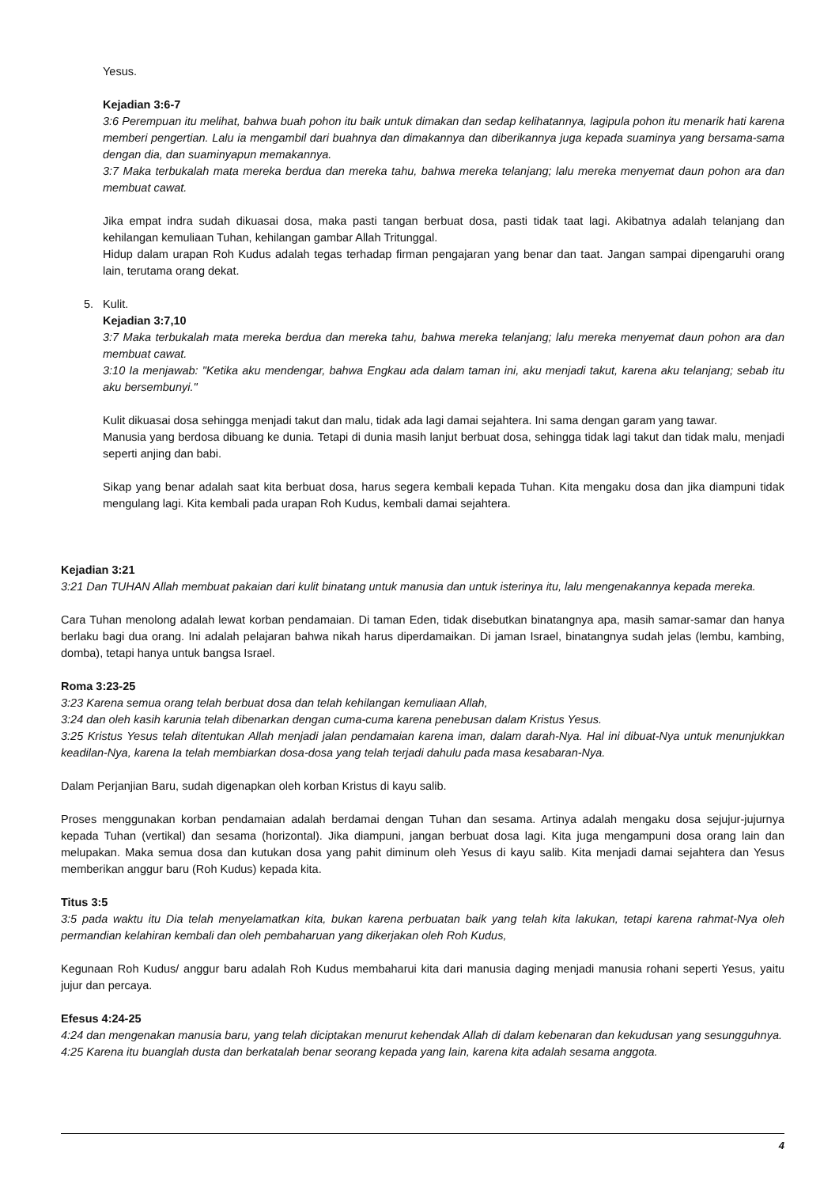Yesus.
Kejadian 3:6-7
3:6 Perempuan itu melihat, bahwa buah pohon itu baik untuk dimakan dan sedap kelihatannya, lagipula pohon itu menarik hati karena memberi pengertian. Lalu ia mengambil dari buahnya dan dimakannya dan diberikannya juga kepada suaminya yang bersama-sama dengan dia, dan suaminyapun memakannya.
3:7 Maka terbukalah mata mereka berdua dan mereka tahu, bahwa mereka telanjang; lalu mereka menyemat daun pohon ara dan membuat cawat.
Jika empat indra sudah dikuasai dosa, maka pasti tangan berbuat dosa, pasti tidak taat lagi. Akibatnya adalah telanjang dan kehilangan kemuliaan Tuhan, kehilangan gambar Allah Tritunggal.
Hidup dalam urapan Roh Kudus adalah tegas terhadap firman pengajaran yang benar dan taat. Jangan sampai dipengaruhi orang lain, terutama orang dekat.
5. Kulit.
Kejadian 3:7,10
3:7 Maka terbukalah mata mereka berdua dan mereka tahu, bahwa mereka telanjang; lalu mereka menyemat daun pohon ara dan membuat cawat.
3:10 Ia menjawab: "Ketika aku mendengar, bahwa Engkau ada dalam taman ini, aku menjadi takut, karena aku telanjang; sebab itu aku bersembunyi."
Kulit dikuasai dosa sehingga menjadi takut dan malu, tidak ada lagi damai sejahtera. Ini sama dengan garam yang tawar.
Manusia yang berdosa dibuang ke dunia. Tetapi di dunia masih lanjut berbuat dosa, sehingga tidak lagi takut dan tidak malu, menjadi seperti anjing dan babi.
Sikap yang benar adalah saat kita berbuat dosa, harus segera kembali kepada Tuhan. Kita mengaku dosa dan jika diampuni tidak mengulang lagi. Kita kembali pada urapan Roh Kudus, kembali damai sejahtera.
Kejadian 3:21
3:21 Dan TUHAN Allah membuat pakaian dari kulit binatang untuk manusia dan untuk isterinya itu, lalu mengenakannya kepada mereka.
Cara Tuhan menolong adalah lewat korban pendamaian. Di taman Eden, tidak disebutkan binatangnya apa, masih samar-samar dan hanya berlaku bagi dua orang. Ini adalah pelajaran bahwa nikah harus diperdamaikan. Di jaman Israel, binatangnya sudah jelas (lembu, kambing, domba), tetapi hanya untuk bangsa Israel.
Roma 3:23-25
3:23 Karena semua orang telah berbuat dosa dan telah kehilangan kemuliaan Allah,
3:24 dan oleh kasih karunia telah dibenarkan dengan cuma-cuma karena penebusan dalam Kristus Yesus.
3:25 Kristus Yesus telah ditentukan Allah menjadi jalan pendamaian karena iman, dalam darah-Nya. Hal ini dibuat-Nya untuk menunjukkan keadilan-Nya, karena Ia telah membiarkan dosa-dosa yang telah terjadi dahulu pada masa kesabaran-Nya.
Dalam Perjanjian Baru, sudah digenapkan oleh korban Kristus di kayu salib.
Proses menggunakan korban pendamaian adalah berdamai dengan Tuhan dan sesama. Artinya adalah mengaku dosa sejujur-jujurnya kepada Tuhan (vertikal) dan sesama (horizontal). Jika diampuni, jangan berbuat dosa lagi. Kita juga mengampuni dosa orang lain dan melupakan. Maka semua dosa dan kutukan dosa yang pahit diminum oleh Yesus di kayu salib. Kita menjadi damai sejahtera dan Yesus memberikan anggur baru (Roh Kudus) kepada kita.
Titus 3:5
3:5 pada waktu itu Dia telah menyelamatkan kita, bukan karena perbuatan baik yang telah kita lakukan, tetapi karena rahmat-Nya oleh permandian kelahiran kembali dan oleh pembaharuan yang dikerjakan oleh Roh Kudus,
Kegunaan Roh Kudus/ anggur baru adalah Roh Kudus membaharui kita dari manusia daging menjadi manusia rohani seperti Yesus, yaitu jujur dan percaya.
Efesus 4:24-25
4:24 dan mengenakan manusia baru, yang telah diciptakan menurut kehendak Allah di dalam kebenaran dan kekudusan yang sesungguhnya.
4:25 Karena itu buanglah dusta dan berkatalah benar seorang kepada yang lain, karena kita adalah sesama anggota.
4